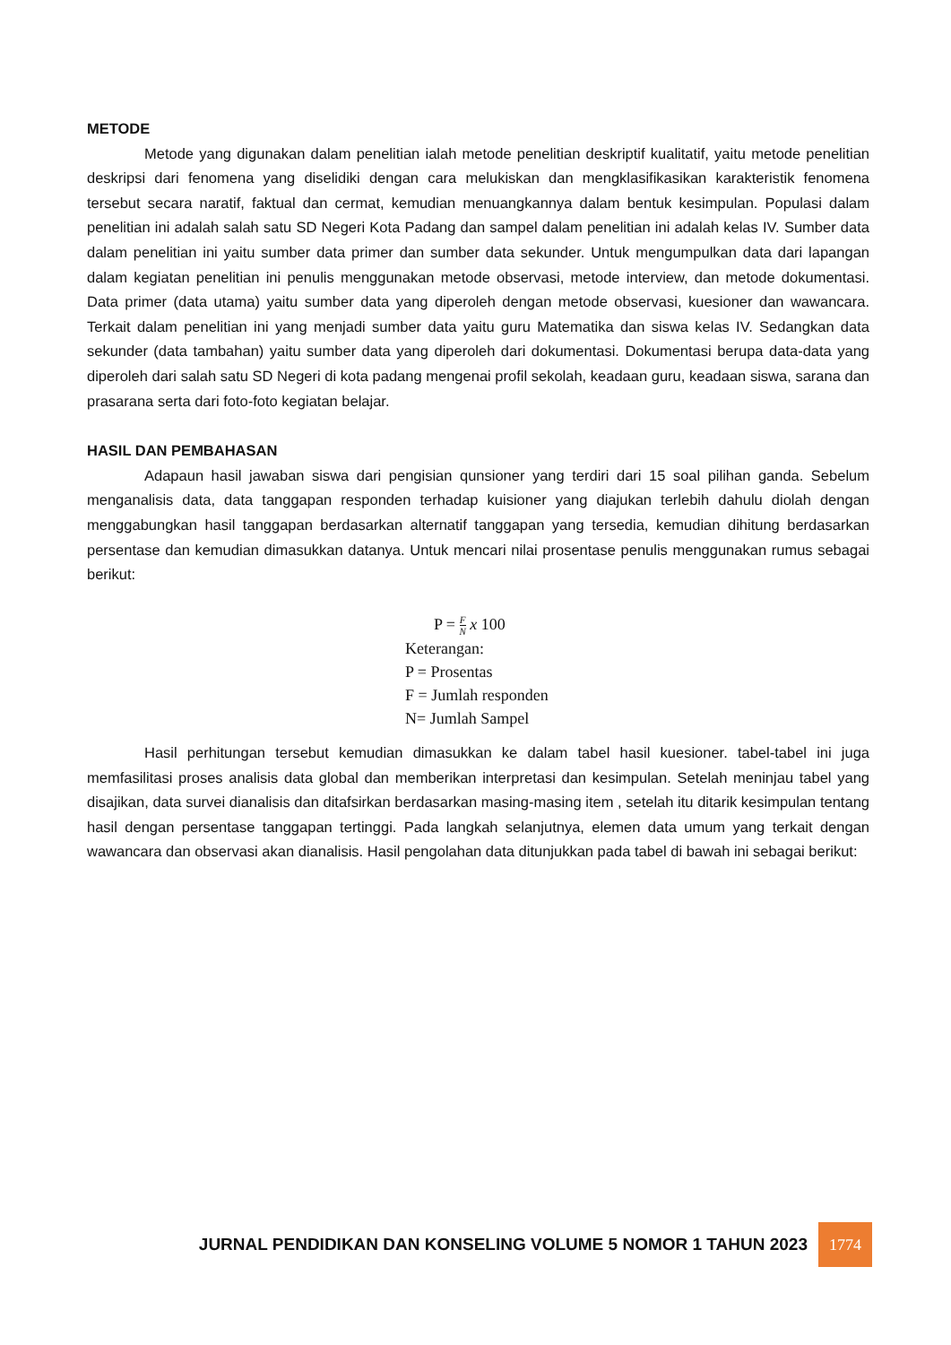METODE
Metode yang digunakan dalam penelitian ialah metode penelitian deskriptif kualitatif, yaitu metode penelitian deskripsi dari fenomena yang diselidiki dengan cara melukiskan dan mengklasifikasikan karakteristik fenomena tersebut secara naratif, faktual dan cermat, kemudian menuangkannya dalam bentuk kesimpulan. Populasi dalam penelitian ini adalah salah satu SD Negeri Kota Padang dan sampel dalam penelitian ini adalah kelas IV. Sumber data dalam penelitian ini yaitu sumber data primer dan sumber data sekunder. Untuk mengumpulkan data dari lapangan dalam kegiatan penelitian ini penulis menggunakan metode observasi, metode interview, dan metode dokumentasi. Data primer (data utama) yaitu sumber data yang diperoleh dengan metode observasi, kuesioner dan wawancara. Terkait dalam penelitian ini yang menjadi sumber data yaitu guru Matematika dan siswa kelas IV. Sedangkan data sekunder (data tambahan) yaitu sumber data yang diperoleh dari dokumentasi. Dokumentasi berupa data-data yang diperoleh dari salah satu SD Negeri di kota padang mengenai profil sekolah, keadaan guru, keadaan siswa, sarana dan prasarana serta dari foto-foto kegiatan belajar.
HASIL DAN PEMBAHASAN
Adapaun hasil jawaban siswa dari pengisian qunsioner yang terdiri dari 15 soal pilihan ganda. Sebelum menganalisis data, data tanggapan responden terhadap kuisioner yang diajukan terlebih dahulu diolah dengan menggabungkan hasil tanggapan berdasarkan alternatif tanggapan yang tersedia, kemudian dihitung berdasarkan persentase dan kemudian dimasukkan datanya. Untuk mencari nilai prosentase penulis menggunakan rumus sebagai berikut:
P = F N x 100
Keterangan:
P = Prosentas
F = Jumlah responden
N= Jumlah Sampel
Hasil perhitungan tersebut kemudian dimasukkan ke dalam tabel hasil kuesioner. tabel-tabel ini juga memfasilitasi proses analisis data global dan memberikan interpretasi dan kesimpulan. Setelah meninjau tabel yang disajikan, data survei dianalisis dan ditafsirkan berdasarkan masing-masing item , setelah itu ditarik kesimpulan tentang hasil dengan persentase tanggapan tertinggi. Pada langkah selanjutnya, elemen data umum yang terkait dengan wawancara dan observasi akan dianalisis. Hasil pengolahan data ditunjukkan pada tabel di bawah ini sebagai berikut:
JURNAL PENDIDIKAN DAN KONSELING VOLUME 5 NOMOR 1 TAHUN 2023 1774